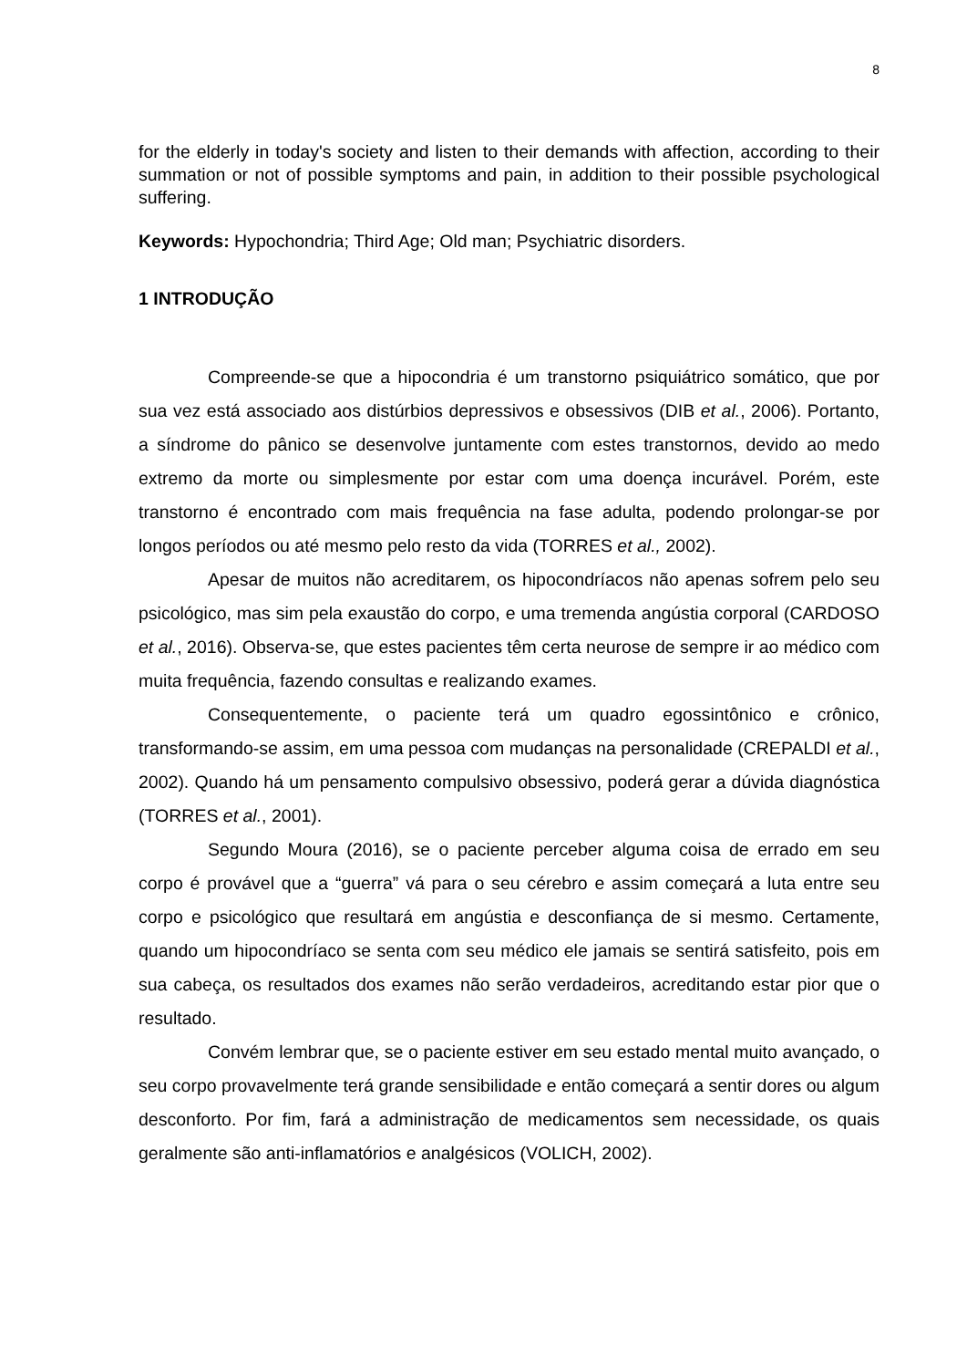8
for the elderly in today's society and listen to their demands with affection, according to their summation or not of possible symptoms and pain, in addition to their possible psychological suffering.
Keywords: Hypochondria; Third Age; Old man; Psychiatric disorders.
1 INTRODUÇÃO
Compreende-se que a hipocondria é um transtorno psiquiátrico somático, que por sua vez está associado aos distúrbios depressivos e obsessivos (DIB et al., 2006). Portanto, a síndrome do pânico se desenvolve juntamente com estes transtornos, devido ao medo extremo da morte ou simplesmente por estar com uma doença incurável. Porém, este transtorno é encontrado com mais frequência na fase adulta, podendo prolongar-se por longos períodos ou até mesmo pelo resto da vida (TORRES et al., 2002).
Apesar de muitos não acreditarem, os hipocondríacos não apenas sofrem pelo seu psicológico, mas sim pela exaustão do corpo, e uma tremenda angústia corporal (CARDOSO et al., 2016). Observa-se, que estes pacientes têm certa neurose de sempre ir ao médico com muita frequência, fazendo consultas e realizando exames.
Consequentemente, o paciente terá um quadro egossintônico e crônico, transformando-se assim, em uma pessoa com mudanças na personalidade (CREPALDI et al., 2002). Quando há um pensamento compulsivo obsessivo, poderá gerar a dúvida diagnóstica (TORRES et al., 2001).
Segundo Moura (2016), se o paciente perceber alguma coisa de errado em seu corpo é provável que a “guerra” vá para o seu cérebro e assim começará a luta entre seu corpo e psicológico que resultará em angústia e desconfiança de si mesmo. Certamente, quando um hipocondríaco se senta com seu médico ele jamais se sentirá satisfeito, pois em sua cabeça, os resultados dos exames não serão verdadeiros, acreditando estar pior que o resultado.
Convém lembrar que, se o paciente estiver em seu estado mental muito avançado, o seu corpo provavelmente terá grande sensibilidade e então começará a sentir dores ou algum desconforto. Por fim, fará a administração de medicamentos sem necessidade, os quais geralmente são anti-inflamatórios e analgésicos (VOLICH, 2002).